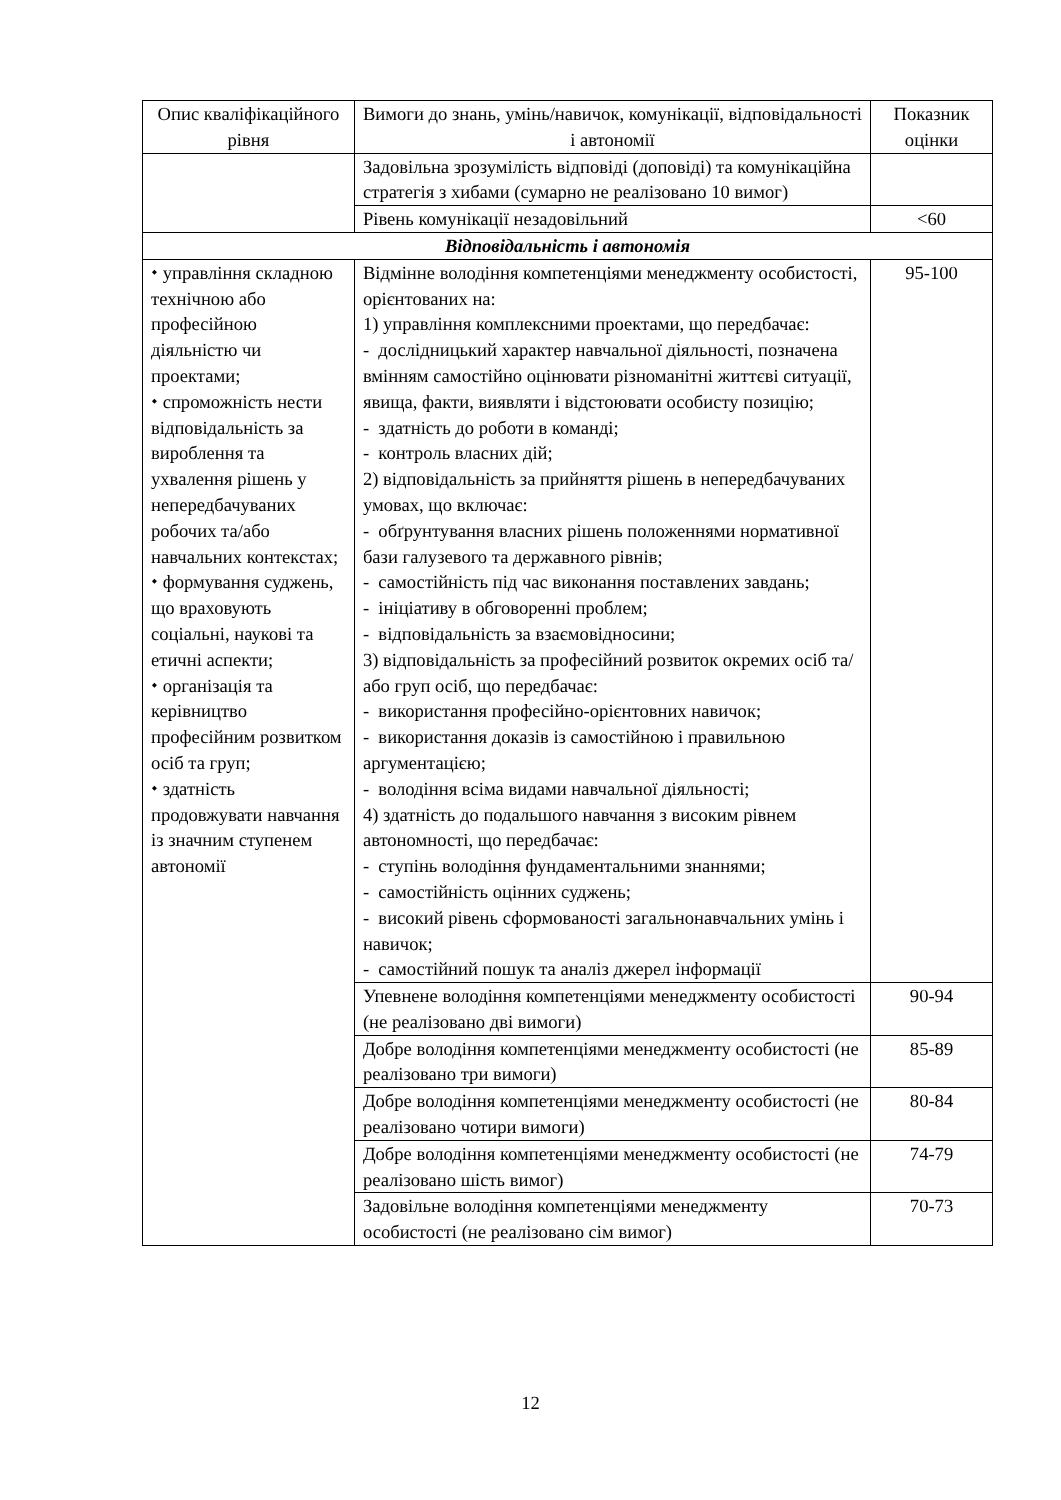| Опис кваліфікаційного рівня | Вимоги до знань, умінь/навичок, комунікації, відповідальності і автономії | Показник оцінки |
| --- | --- | --- |
| | Задовільна зрозумілість відповіді (доповіді) та комунікаційна стратегія з хибами (сумарно не реалізовано 10 вимог) | |
| | Рівень комунікації незадовільний | <60 |
| Відповідальність і автономія | | |
| ⬩ управління складною технічною або професійною діяльністю чи проектами; ⬩ спроможність нести відповідальність за вироблення та ухвалення рішень у непередбачуваних робочих та/або навчальних контекстах; ⬩ формування суджень, що враховують соціальні, наукові та етичні аспекти; ⬩ організація та керівництво професійним розвитком осіб та груп; ⬩ здатність продовжувати навчання із значним ступенем автономії | Відмінне володіння компетенціями менеджменту особистості, орієнтованих на: 1) управління комплексними проектами, що передбачає: - дослідницький характер навчальної діяльності, позначена вмінням самостійно оцінювати різноманітні життєві ситуації, явища, факти, виявляти і відстоювати особисту позицію; - здатність до роботи в команді; - контроль власних дій; 2) відповідальність за прийняття рішень в непередбачуваних умовах, що включає: - обґрунтування власних рішень положеннями нормативної бази галузевого та державного рівнів; - самостійність під час виконання поставлених завдань; - ініціативу в обговоренні проблем; - відповідальність за взаємовідносини; 3) відповідальність за професійний розвиток окремих осіб та/або груп осіб, що передбачає: - використання професійно-орієнтовних навичок; - використання доказів із самостійною і правильною аргументацією; - володіння всіма видами навчальної діяльності; 4) здатність до подальшого навчання з високим рівнем автономності, що передбачає: - ступінь володіння фундаментальними знаннями; - самостійність оцінних суджень; - високий рівень сформованості загальнонавчальних умінь і навичок; - самостійний пошук та аналіз джерел інформації | 95-100 |
| | Упевнене володіння компетенціями менеджменту особистості (не реалізовано дві вимоги) | 90-94 |
| | Добре володіння компетенціями менеджменту особистості (не реалізовано три вимоги) | 85-89 |
| | Добре володіння компетенціями менеджменту особистості (не реалізовано чотири вимоги) | 80-84 |
| | Добре володіння компетенціями менеджменту особистості (не реалізовано шість вимог) | 74-79 |
| | Задовільне володіння компетенціями менеджменту особистості (не реалізовано сім вимог) | 70-73 |
12